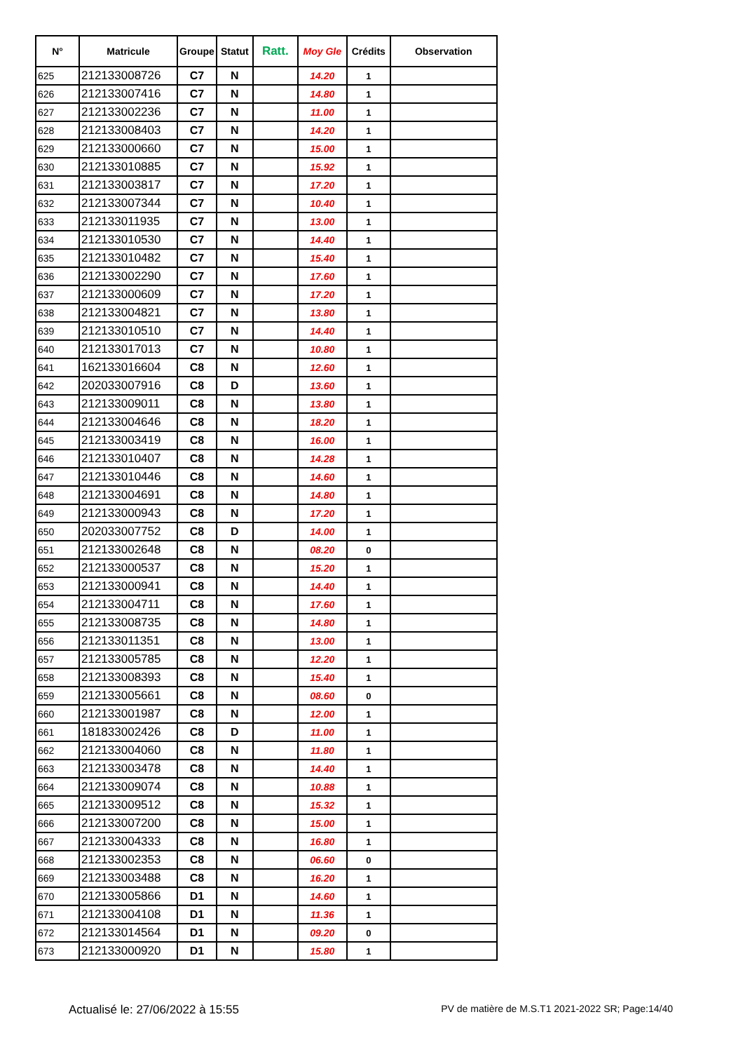| N° | Matricule | Groupe | Statut | Ratt. | Moy Gle | Crédits | Observation |
| --- | --- | --- | --- | --- | --- | --- | --- |
| 625 | 212133008726 | C7 | N | | 14.20 | 1 | |
| 626 | 212133007416 | C7 | N | | 14.80 | 1 | |
| 627 | 212133002236 | C7 | N | | 11.00 | 1 | |
| 628 | 212133008403 | C7 | N | | 14.20 | 1 | |
| 629 | 212133000660 | C7 | N | | 15.00 | 1 | |
| 630 | 212133010885 | C7 | N | | 15.92 | 1 | |
| 631 | 212133003817 | C7 | N | | 17.20 | 1 | |
| 632 | 212133007344 | C7 | N | | 10.40 | 1 | |
| 633 | 212133011935 | C7 | N | | 13.00 | 1 | |
| 634 | 212133010530 | C7 | N | | 14.40 | 1 | |
| 635 | 212133010482 | C7 | N | | 15.40 | 1 | |
| 636 | 212133002290 | C7 | N | | 17.60 | 1 | |
| 637 | 212133000609 | C7 | N | | 17.20 | 1 | |
| 638 | 212133004821 | C7 | N | | 13.80 | 1 | |
| 639 | 212133010510 | C7 | N | | 14.40 | 1 | |
| 640 | 212133017013 | C7 | N | | 10.80 | 1 | |
| 641 | 162133016604 | C8 | N | | 12.60 | 1 | |
| 642 | 202033007916 | C8 | D | | 13.60 | 1 | |
| 643 | 212133009011 | C8 | N | | 13.80 | 1 | |
| 644 | 212133004646 | C8 | N | | 18.20 | 1 | |
| 645 | 212133003419 | C8 | N | | 16.00 | 1 | |
| 646 | 212133010407 | C8 | N | | 14.28 | 1 | |
| 647 | 212133010446 | C8 | N | | 14.60 | 1 | |
| 648 | 212133004691 | C8 | N | | 14.80 | 1 | |
| 649 | 212133000943 | C8 | N | | 17.20 | 1 | |
| 650 | 202033007752 | C8 | D | | 14.00 | 1 | |
| 651 | 212133002648 | C8 | N | | 08.20 | 0 | |
| 652 | 212133000537 | C8 | N | | 15.20 | 1 | |
| 653 | 212133000941 | C8 | N | | 14.40 | 1 | |
| 654 | 212133004711 | C8 | N | | 17.60 | 1 | |
| 655 | 212133008735 | C8 | N | | 14.80 | 1 | |
| 656 | 212133011351 | C8 | N | | 13.00 | 1 | |
| 657 | 212133005785 | C8 | N | | 12.20 | 1 | |
| 658 | 212133008393 | C8 | N | | 15.40 | 1 | |
| 659 | 212133005661 | C8 | N | | 08.60 | 0 | |
| 660 | 212133001987 | C8 | N | | 12.00 | 1 | |
| 661 | 181833002426 | C8 | D | | 11.00 | 1 | |
| 662 | 212133004060 | C8 | N | | 11.80 | 1 | |
| 663 | 212133003478 | C8 | N | | 14.40 | 1 | |
| 664 | 212133009074 | C8 | N | | 10.88 | 1 | |
| 665 | 212133009512 | C8 | N | | 15.32 | 1 | |
| 666 | 212133007200 | C8 | N | | 15.00 | 1 | |
| 667 | 212133004333 | C8 | N | | 16.80 | 1 | |
| 668 | 212133002353 | C8 | N | | 06.60 | 0 | |
| 669 | 212133003488 | C8 | N | | 16.20 | 1 | |
| 670 | 212133005866 | D1 | N | | 14.60 | 1 | |
| 671 | 212133004108 | D1 | N | | 11.36 | 1 | |
| 672 | 212133014564 | D1 | N | | 09.20 | 0 | |
| 673 | 212133000920 | D1 | N | | 15.80 | 1 | |
Actualisé le: 27/06/2022 à 15:55 PV de matière de M.S.T1 2021-2022 SR; Page:14/40